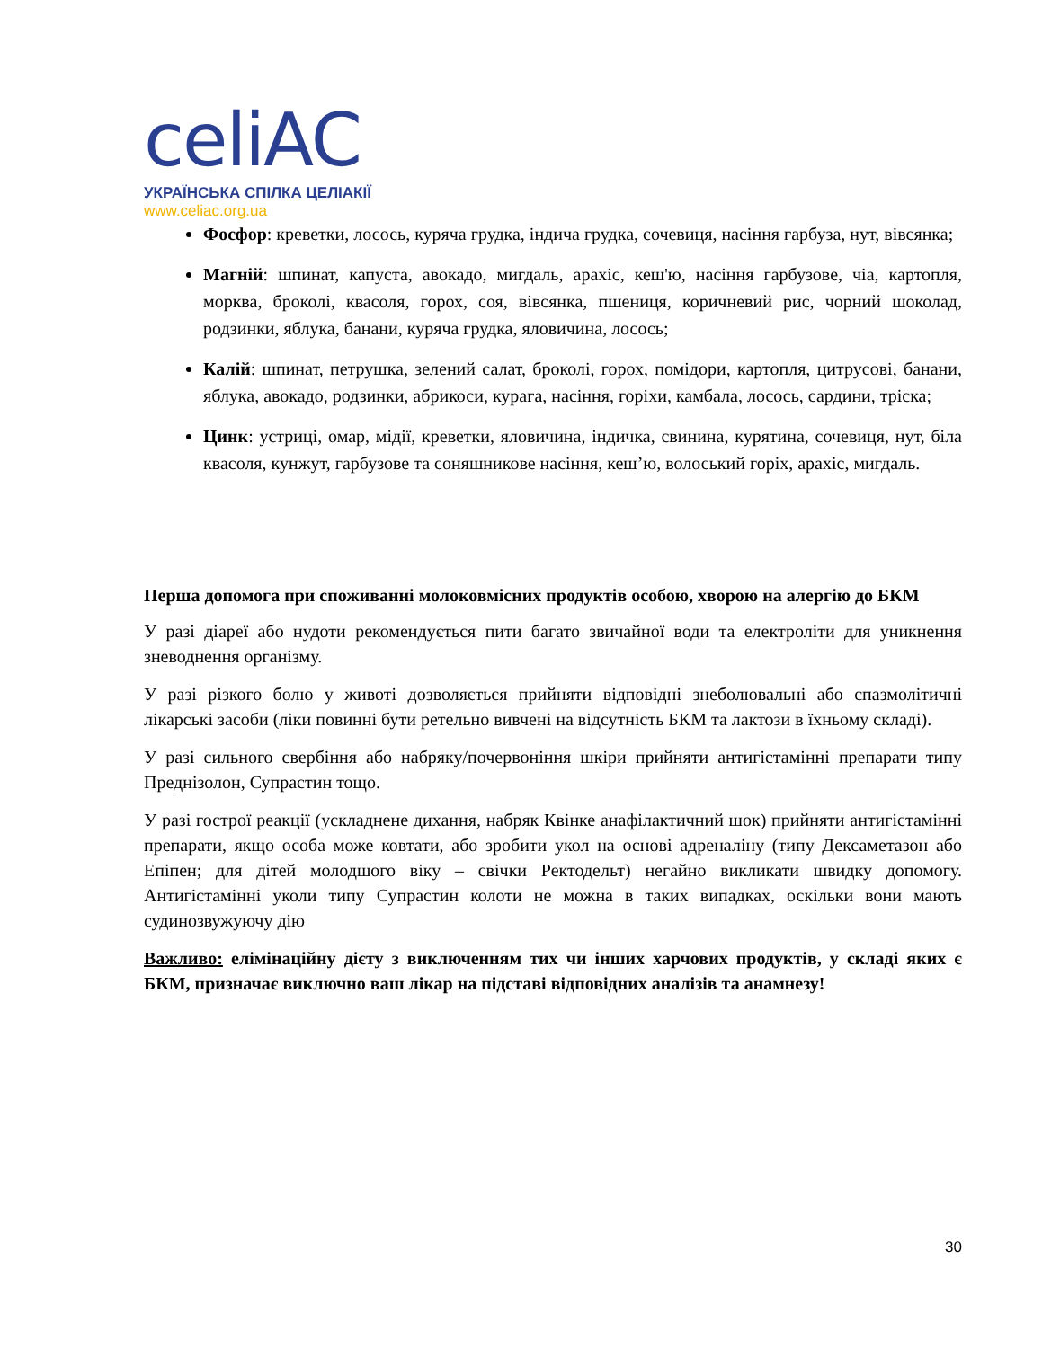celiAC
УКРАЇНСЬКА СПІЛКА ЦЕЛІАКІЇ
www.celiac.org.ua
Фосфор: креветки, лосось, куряча грудка, індича грудка, сочевиця, насіння гарбуза, нут, вівсянка;
Магній: шпинат, капуста, авокадо, мигдаль, арахіс, кеш'ю, насіння гарбузове, чіа, картопля, морква, броколі, квасоля, горох, соя, вівсянка, пшениця, коричневий рис, чорний шоколад, родзинки, яблука, банани, куряча грудка, яловичина, лосось;
Калій: шпинат, петрушка, зелений салат, броколі, горох, помідори, картопля, цитрусові, банани, яблука, авокадо, родзинки, абрикоси, курага, насіння, горіхи, камбала, лосось, сардини, тріска;
Цинк: устриці, омар, мідії, креветки, яловичина, індичка, свинина, курятина, сочевиця, нут, біла квасоля, кунжут, гарбузове та соняшникове насіння, кеш’ю, волоський горіх, арахіс, мигдаль.
Перша допомога при споживанні молоковмісних продуктів особою, хворою на алергію до БКМ
У разі діареї або нудоти рекомендується пити багато звичайної води та електроліти для уникнення зневоднення організму.
У разі різкого болю у животі дозволяється прийняти відповідні знеболювальні або спазмолітичні лікарські засоби (ліки повинні бути ретельно вивчені на відсутність БКМ та лактози в їхньому складі).
У разі сильного свербіння або набряку/почервоніння шкіри прийняти антигістамінні препарати типу Преднізолон, Супрастин тощо.
У разі гострої реакції (ускладнене дихання, набряк Квінке анафілактичний шок) прийняти антигістамінні препарати, якщо особа може ковтати, або зробити укол на основі адреналіну (типу Дексаметазон або Епіпен; для дітей молодшого віку – свічки Ректодельт) негайно викликати швидку допомогу. Антигістамінні уколи типу Супрастин колоти не можна в таких випадках, оскільки вони мають судинозвужуючу дію
Важливо: елімінаційну дієту з виключенням тих чи інших харчових продуктів, у складі яких є БКМ, призначає виключно ваш лікар на підставі відповідних аналізів та анамнезу!
30